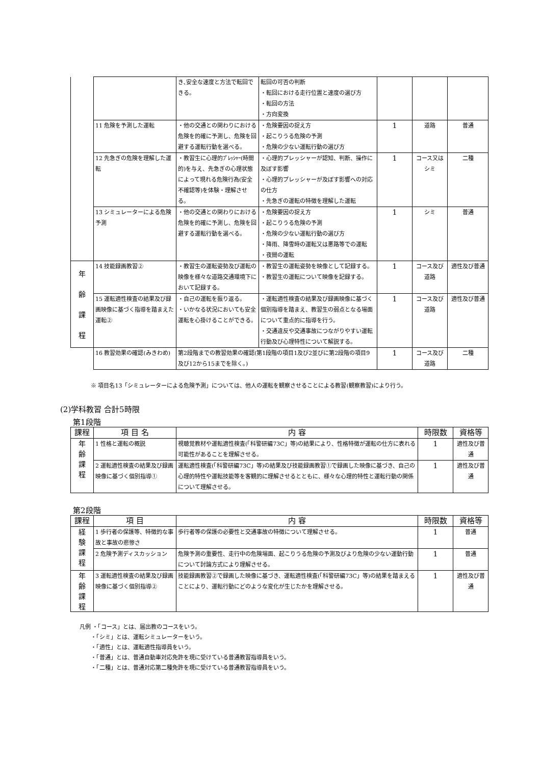| | | き､安全な速度と方法で転回できる。 | 転回の可否の判断 ・転回における走行位置と速度の選び方 ・転回の方法 ・方向変換 | | | |
| | 11 危険を予測した運転 | ・他の交通との関わりにおける危険を的確に予測し、危険を回避する運転行動を選べる。 | ・危険要因の捉え方 ・起こりうる危険の予測 ・危険の少ない運転行動の選び方 | 1 | 道路 | 普通 |
| | 12 先急ぎの危険を理解した運転 | ・教習生に心理的ﾌﾟﾚｯｼｬｰ(時間的)を与え、先急ぎの心理状態によって現れる危険行為(安全不確認等)を体験・理解させる。 | ・心理的プレッシャーが認知、判断、操作に及ぼす影響 ・心理的プレッシャーが及ぼす影響への対応の仕方 ・先急ぎの運転の特徴を理解した運転 | 1 | コース又はシミ | 二種 |
| | 13 シミュレーターによる危険予測 | ・他の交通との関わりにおける危険を的確に予測し、危険を回避する運転行動を選べる。 | ・危険要因の捉え方 ・起こりうる危険の予測 ・危険の少ない運転行動の選び方 ・降雨、降雪時の運転又は悪路等での運転 ・夜間の運転 | 1 | シミ | 普通 |
| 年 齢 課 程 | 14 技能録画教習② | ・教習生の運転姿勢及び運転の映像を様々な道路交通環境下において記録する。 | ・教習生の運転姿勢を映像として記録する。 ・教習生の運転について映像を記録する。 | 1 | コース及び道路 | 適性及び普通 |
| | 15 運転適性検査の結果及び録画映像に基づく指導を踏まえた運転② | ・自己の運転を振り返る。 ・いかなる状況においても安全運転を心掛けることができる。 | ・運転適性検査の結果及び録画映像に基づく個別指導を踏まえ、教習生の弱点となる場面について重点的に指導を行う。 ・交通違反や交通事故につながりやすい運転行動及び心理特性について解説する。 | 1 | コース及び道路 | 適性及び普通 |
| | 16 教習効果の確認(みきわめ) | 第2段階までの教習効果の確認(第1段階の項目1及び2並びに第2段階の項目9及び12から15までを除く。) | | 1 | コース及び道路 | 二種 |
※ 項目名13「シミュレーターによる危険予測」については、他人の運転を観察させることによる教習(観察教習)により行う。
(2)学科教習 合計5時限
第1段階
| 課程 | 項 目 名 | 内 容 | 時限数 | 資格等 |
| --- | --- | --- | --- | --- |
| 年 齢 課 程 | 1 性格と運転の概説 | 視聴覚教材や運転適性検査(「科警研編73C」等)の結果により、性格特徴が運転の仕方に表れる可能性があることを理解させる。 | 1 | 適性及び普通 |
| | 2 運転適性検査の結果及び録画映像に基づく個別指導① | 運転適性検査(「科警研編73C」等)の結果及び技能録画教習①で録画した映像に基づき、自己の心理的特性や運転技能等を客観的に理解させるとともに、様々な心理的特性と運転行動の関係について理解させる。 | 1 | 適性及び普通 |
第2段階
| 課程 | 項 目 | 内 容 | 時限数 | 資格等 |
| --- | --- | --- | --- | --- |
| 経 験 課 程 | 1 歩行者の保護等、特徴的な事故と事故の悲惨さ | 歩行者等の保護の必要性と交通事故の特徴について理解させる。 | 1 | 普通 |
| | 2 危険予測ディスカッション | 危険予測の重要性、走行中の危険場面、起こりうる危険の予測及びより危険の少ない運動行動について討論方式により理解させる。 | 1 | 普通 |
| 年 齢 課 程 | 3 運転適性検査の結果及び録画映像に基づく個別指導② | 技能録画教習②で録画した映像に基づき、運転適性検査(「科警研編73C」等)の結果を踏まえることにより、運転行動にどのような変化が生じたかを理解させる。 | 1 | 適性及び普通 |
凡例 ・「コース」とは、届出教のコースをいう。
  ・「シミ」とは、運転シミュレーターをいう。
  ・「適性」とは、運転適性指導員をいう。
  ・「普通」とは、普通自動車対応免許を現に受けている普通教習指導員をいう。
  ・「二種」とは、普通対応第二種免許を現に受けている普通教習指導員をいう。